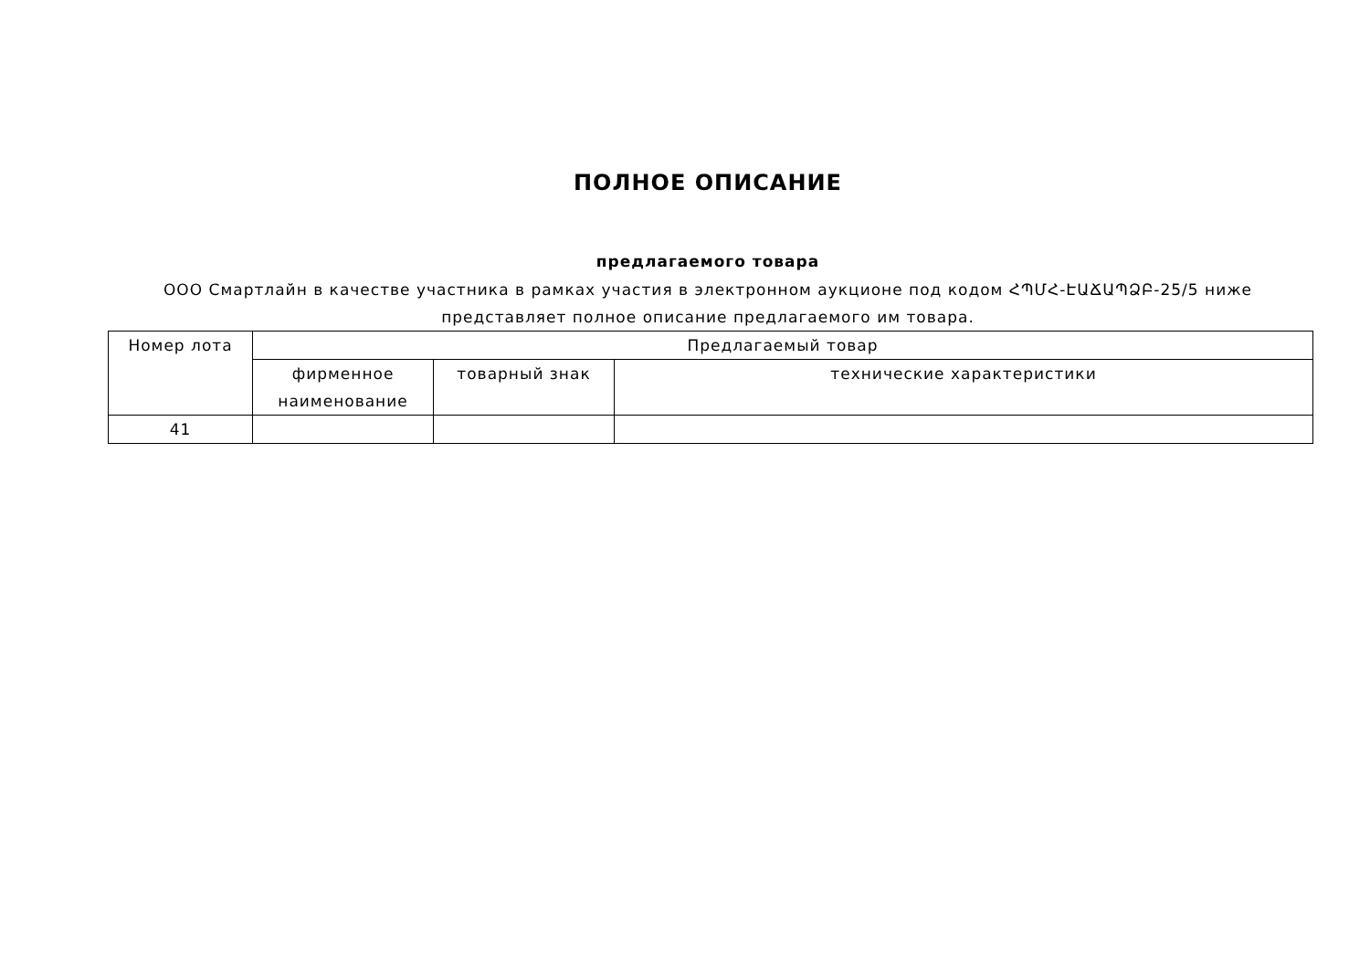ПОЛНОЕ ОПИСАНИЕ
предлагаемого товара
ООО Смартлайн в качестве участника в рамках участия в электронном аукционе под кодом ՀՊՄՀ-ԷԱՃԱՊՁԲ-25/5 ниже
представляет полное описание предлагаемого им товара.
| Номер лота | Предлагаемый товар | | |
| --- | --- | --- | --- |
| | фирменное наименование | товарный знак | технические характеристики |
| 41 | | | |